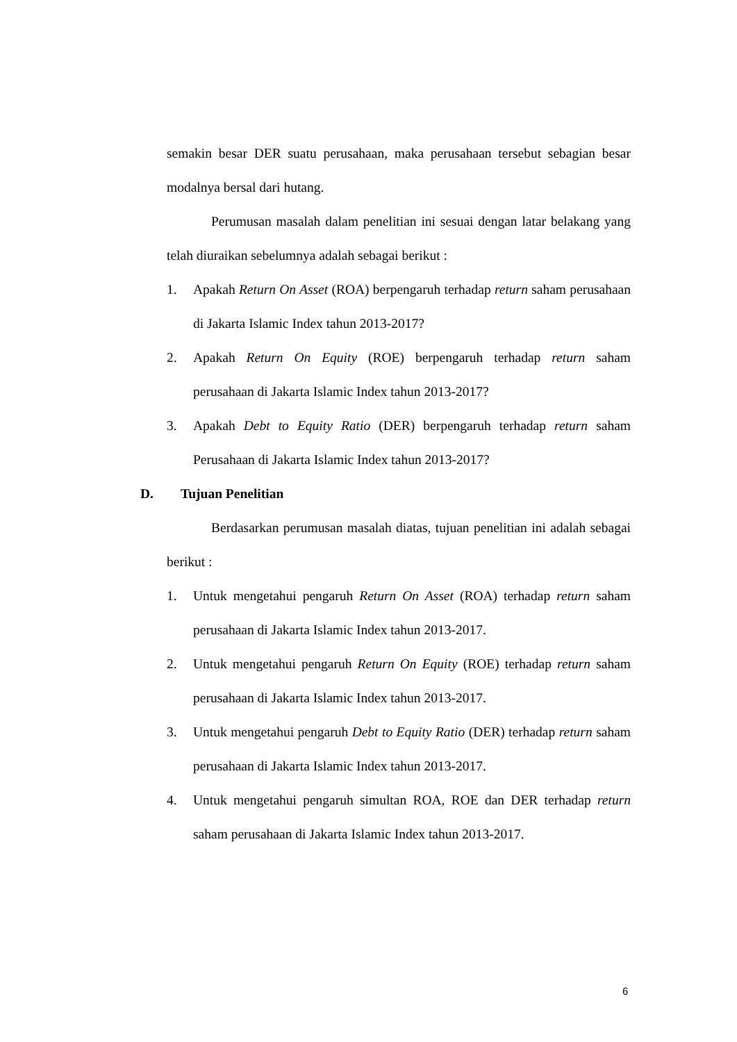semakin besar DER suatu perusahaan, maka perusahaan tersebut sebagian besar modalnya bersal dari hutang.
Perumusan masalah dalam penelitian ini sesuai dengan latar belakang yang telah diuraikan sebelumnya adalah sebagai berikut :
1. Apakah Return On Asset (ROA) berpengaruh terhadap return saham perusahaan di Jakarta Islamic Index tahun 2013-2017?
2. Apakah Return On Equity (ROE) berpengaruh terhadap return saham perusahaan di Jakarta Islamic Index tahun 2013-2017?
3. Apakah Debt to Equity Ratio (DER) berpengaruh terhadap return saham Perusahaan di Jakarta Islamic Index tahun 2013-2017?
D. Tujuan Penelitian
Berdasarkan perumusan masalah diatas, tujuan penelitian ini adalah sebagai berikut :
1. Untuk mengetahui pengaruh Return On Asset (ROA) terhadap return saham perusahaan di Jakarta Islamic Index tahun 2013-2017.
2. Untuk mengetahui pengaruh Return On Equity (ROE) terhadap return saham perusahaan di Jakarta Islamic Index tahun 2013-2017.
3. Untuk mengetahui pengaruh Debt to Equity Ratio (DER) terhadap return saham perusahaan di Jakarta Islamic Index tahun 2013-2017.
4. Untuk mengetahui pengaruh simultan ROA, ROE dan DER terhadap return saham perusahaan di Jakarta Islamic Index tahun 2013-2017.
6